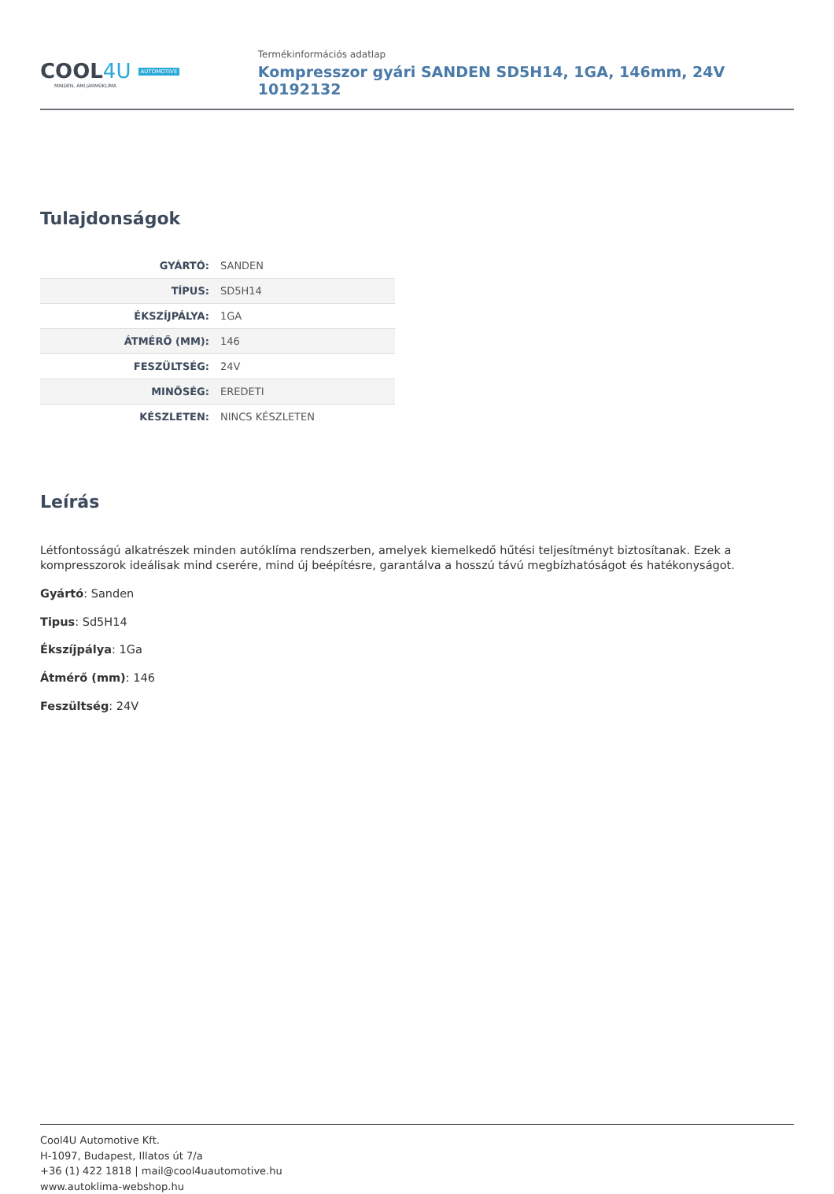COOL4U AUTOMOTIVE
MINDEN, AMI JÁRMŰKLÍMA
Termékinformációs adatlap
Kompresszor gyári SANDEN SD5H14, 1GA, 146mm, 24V 10192132
Tulajdonságok
| GYÁRTÓ: | SANDEN |
| TÍPUS: | SD5H14 |
| ÉKSZÍJPÁLYA: | 1GA |
| ÁTMÉRŐ (MM): | 146 |
| FESZÜLTSÉG: | 24V |
| MINŐSÉG: | EREDETI |
| KÉSZLETEN: | NINCS KÉSZLETEN |
Leírás
Létfontosságú alkatrészek minden autóklíma rendszerben, amelyek kiemelkedő hűtési teljesítményt biztosítanak. Ezek a kompresszorok ideálisak mind cserére, mind új beépítésre, garantálva a hosszú távú megbízhatóságot és hatékonyságot.
Gyártó: Sanden
Tipus: Sd5H14
Ékszíjpálya: 1Ga
Átmérő (mm): 146
Feszültség: 24V
Cool4U Automotive Kft.
H-1097, Budapest, Illatos út 7/a
+36 (1) 422 1818 | mail@cool4uautomotive.hu
www.autoklima-webshop.hu